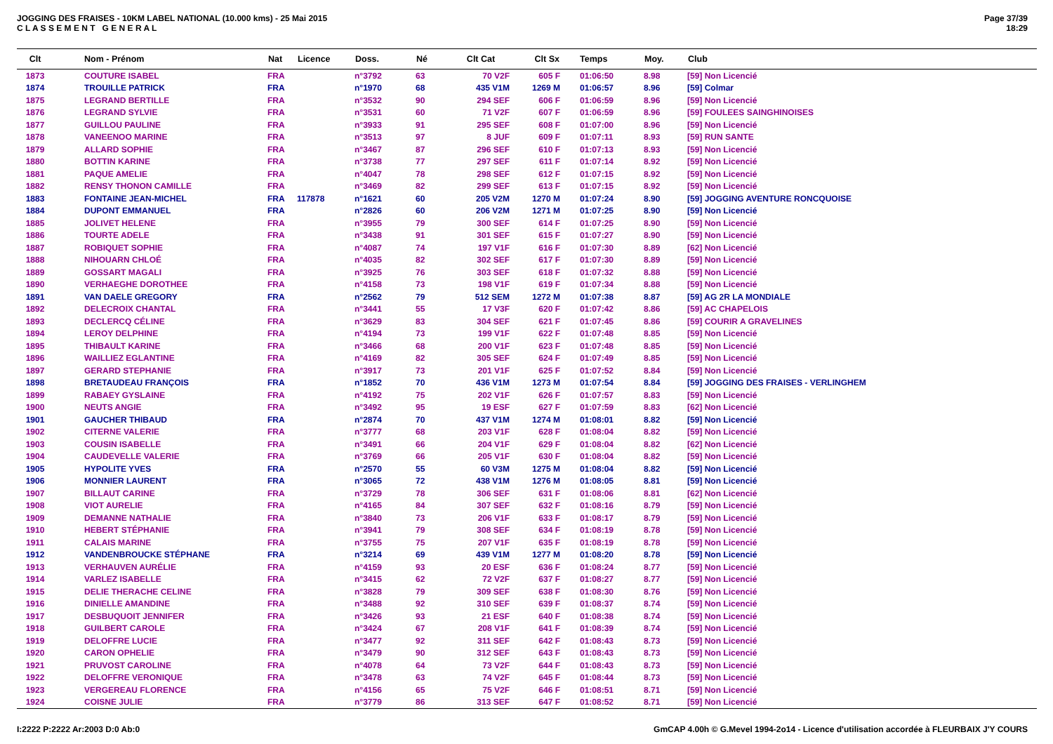JOGGING DES FRAISES - 10KM LABEL NATIONAL (10.000 kms) - 25 Mai 2015
C L A S S E M E N T G E N E R A L
Page 37/39
18:29
| Clt | Nom - Prénom | Nat | Licence | Doss. | Né | Clt Cat | Clt Sx | Temps | Moy. | Club |
| --- | --- | --- | --- | --- | --- | --- | --- | --- | --- | --- |
| 1873 | COUTURE ISABEL | FRA | | n°3792 | 63 | 70 V2F | 605 F | 01:06:50 | 8.98 | [59] Non Licencié |
| 1874 | TROUILLE PATRICK | FRA | | n°1970 | 68 | 435 V1M | 1269 M | 01:06:57 | 8.96 | [59] Colmar |
| 1875 | LEGRAND BERTILLE | FRA | | n°3532 | 90 | 294 SEF | 606 F | 01:06:59 | 8.96 | [59] Non Licencié |
| 1876 | LEGRAND SYLVIE | FRA | | n°3531 | 60 | 71 V2F | 607 F | 01:06:59 | 8.96 | [59] FOULEES SAINGHINOISES |
| 1877 | GUILLOU PAULINE | FRA | | n°3933 | 91 | 295 SEF | 608 F | 01:07:00 | 8.96 | [59] Non Licencié |
| 1878 | VANEENOO MARINE | FRA | | n°3513 | 97 | 8 JUF | 609 F | 01:07:11 | 8.93 | [59] RUN SANTE |
| 1879 | ALLARD SOPHIE | FRA | | n°3467 | 87 | 296 SEF | 610 F | 01:07:13 | 8.93 | [59] Non Licencié |
| 1880 | BOTTIN KARINE | FRA | | n°3738 | 77 | 297 SEF | 611 F | 01:07:14 | 8.92 | [59] Non Licencié |
| 1881 | PAQUE AMELIE | FRA | | n°4047 | 78 | 298 SEF | 612 F | 01:07:15 | 8.92 | [59] Non Licencié |
| 1882 | RENSY THONON CAMILLE | FRA | | n°3469 | 82 | 299 SEF | 613 F | 01:07:15 | 8.92 | [59] Non Licencié |
| 1883 | FONTAINE JEAN-MICHEL | FRA | 117878 | n°1621 | 60 | 205 V2M | 1270 M | 01:07:24 | 8.90 | [59] JOGGING AVENTURE RONCQUOISE |
| 1884 | DUPONT EMMANUEL | FRA | | n°2826 | 60 | 206 V2M | 1271 M | 01:07:25 | 8.90 | [59] Non Licencié |
| 1885 | JOLIVET HELENE | FRA | | n°3955 | 79 | 300 SEF | 614 F | 01:07:25 | 8.90 | [59] Non Licencié |
| 1886 | TOURTE ADELE | FRA | | n°3438 | 91 | 301 SEF | 615 F | 01:07:27 | 8.90 | [59] Non Licencié |
| 1887 | ROBIQUET SOPHIE | FRA | | n°4087 | 74 | 197 V1F | 616 F | 01:07:30 | 8.89 | [62] Non Licencié |
| 1888 | NIHOUARN CHLOÉ | FRA | | n°4035 | 82 | 302 SEF | 617 F | 01:07:30 | 8.89 | [59] Non Licencié |
| 1889 | GOSSART MAGALI | FRA | | n°3925 | 76 | 303 SEF | 618 F | 01:07:32 | 8.88 | [59] Non Licencié |
| 1890 | VERHAEGHE DOROTHEE | FRA | | n°4158 | 73 | 198 V1F | 619 F | 01:07:34 | 8.88 | [59] Non Licencié |
| 1891 | VAN DAELE GREGORY | FRA | | n°2562 | 79 | 512 SEM | 1272 M | 01:07:38 | 8.87 | [59] AG 2R LA MONDIALE |
| 1892 | DELECROIX CHANTAL | FRA | | n°3441 | 55 | 17 V3F | 620 F | 01:07:42 | 8.86 | [59] AC CHAPELOIS |
| 1893 | DECLERCQ CÉLINE | FRA | | n°3629 | 83 | 304 SEF | 621 F | 01:07:45 | 8.86 | [59] COURIR A GRAVELINES |
| 1894 | LEROY DELPHINE | FRA | | n°4194 | 73 | 199 V1F | 622 F | 01:07:48 | 8.85 | [59] Non Licencié |
| 1895 | THIBAULT KARINE | FRA | | n°3466 | 68 | 200 V1F | 623 F | 01:07:48 | 8.85 | [59] Non Licencié |
| 1896 | WAILLIEZ EGLANTINE | FRA | | n°4169 | 82 | 305 SEF | 624 F | 01:07:49 | 8.85 | [59] Non Licencié |
| 1897 | GERARD STEPHANIE | FRA | | n°3917 | 73 | 201 V1F | 625 F | 01:07:52 | 8.84 | [59] Non Licencié |
| 1898 | BRETAUDEAU FRANÇOIS | FRA | | n°1852 | 70 | 436 V1M | 1273 M | 01:07:54 | 8.84 | [59] JOGGING DES FRAISES - VERLINGHEM |
| 1899 | RABAEY GYSLAINE | FRA | | n°4192 | 75 | 202 V1F | 626 F | 01:07:57 | 8.83 | [59] Non Licencié |
| 1900 | NEUTS ANGIE | FRA | | n°3492 | 95 | 19 ESF | 627 F | 01:07:59 | 8.83 | [62] Non Licencié |
| 1901 | GAUCHER THIBAUD | FRA | | n°2874 | 70 | 437 V1M | 1274 M | 01:08:01 | 8.82 | [59] Non Licencié |
| 1902 | CITERNE VALERIE | FRA | | n°3777 | 68 | 203 V1F | 628 F | 01:08:04 | 8.82 | [59] Non Licencié |
| 1903 | COUSIN ISABELLE | FRA | | n°3491 | 66 | 204 V1F | 629 F | 01:08:04 | 8.82 | [62] Non Licencié |
| 1904 | CAUDEVELLE VALERIE | FRA | | n°3769 | 66 | 205 V1F | 630 F | 01:08:04 | 8.82 | [59] Non Licencié |
| 1905 | HYPOLITE YVES | FRA | | n°2570 | 55 | 60 V3M | 1275 M | 01:08:04 | 8.82 | [59] Non Licencié |
| 1906 | MONNIER LAURENT | FRA | | n°3065 | 72 | 438 V1M | 1276 M | 01:08:05 | 8.81 | [59] Non Licencié |
| 1907 | BILLAUT CARINE | FRA | | n°3729 | 78 | 306 SEF | 631 F | 01:08:06 | 8.81 | [62] Non Licencié |
| 1908 | VIOT AURELIE | FRA | | n°4165 | 84 | 307 SEF | 632 F | 01:08:16 | 8.79 | [59] Non Licencié |
| 1909 | DEMANNE NATHALIE | FRA | | n°3840 | 73 | 206 V1F | 633 F | 01:08:17 | 8.79 | [59] Non Licencié |
| 1910 | HEBERT STÉPHANIE | FRA | | n°3941 | 79 | 308 SEF | 634 F | 01:08:19 | 8.78 | [59] Non Licencié |
| 1911 | CALAIS MARINE | FRA | | n°3755 | 75 | 207 V1F | 635 F | 01:08:19 | 8.78 | [59] Non Licencié |
| 1912 | VANDENBROUCKE STÉPHANE | FRA | | n°3214 | 69 | 439 V1M | 1277 M | 01:08:20 | 8.78 | [59] Non Licencié |
| 1913 | VERHAUVEN AURÉLIE | FRA | | n°4159 | 93 | 20 ESF | 636 F | 01:08:24 | 8.77 | [59] Non Licencié |
| 1914 | VARLEZ ISABELLE | FRA | | n°3415 | 62 | 72 V2F | 637 F | 01:08:27 | 8.77 | [59] Non Licencié |
| 1915 | DELIE THERACHE CELINE | FRA | | n°3828 | 79 | 309 SEF | 638 F | 01:08:30 | 8.76 | [59] Non Licencié |
| 1916 | DINIELLE AMANDINE | FRA | | n°3488 | 92 | 310 SEF | 639 F | 01:08:37 | 8.74 | [59] Non Licencié |
| 1917 | DESBUQUOIT JENNIFER | FRA | | n°3426 | 93 | 21 ESF | 640 F | 01:08:38 | 8.74 | [59] Non Licencié |
| 1918 | GUILBERT CAROLE | FRA | | n°3424 | 67 | 208 V1F | 641 F | 01:08:39 | 8.74 | [59] Non Licencié |
| 1919 | DELOFFRE LUCIE | FRA | | n°3477 | 92 | 311 SEF | 642 F | 01:08:43 | 8.73 | [59] Non Licencié |
| 1920 | CARON OPHELIE | FRA | | n°3479 | 90 | 312 SEF | 643 F | 01:08:43 | 8.73 | [59] Non Licencié |
| 1921 | PRUVOST CAROLINE | FRA | | n°4078 | 64 | 73 V2F | 644 F | 01:08:43 | 8.73 | [59] Non Licencié |
| 1922 | DELOFFRE VERONIQUE | FRA | | n°3478 | 63 | 74 V2F | 645 F | 01:08:44 | 8.73 | [59] Non Licencié |
| 1923 | VERGEREAU FLORENCE | FRA | | n°4156 | 65 | 75 V2F | 646 F | 01:08:51 | 8.71 | [59] Non Licencié |
| 1924 | COISNE JULIE | FRA | | n°3779 | 86 | 313 SEF | 647 F | 01:08:52 | 8.71 | [59] Non Licencié |
I:2222 P:2222 Ar:2003 D:0 Ab:0 GmCAP 4.00h © G.Mevel 1994-2o14 - Licence d'utilisation accordée à FLEURBAIX J'Y COURS